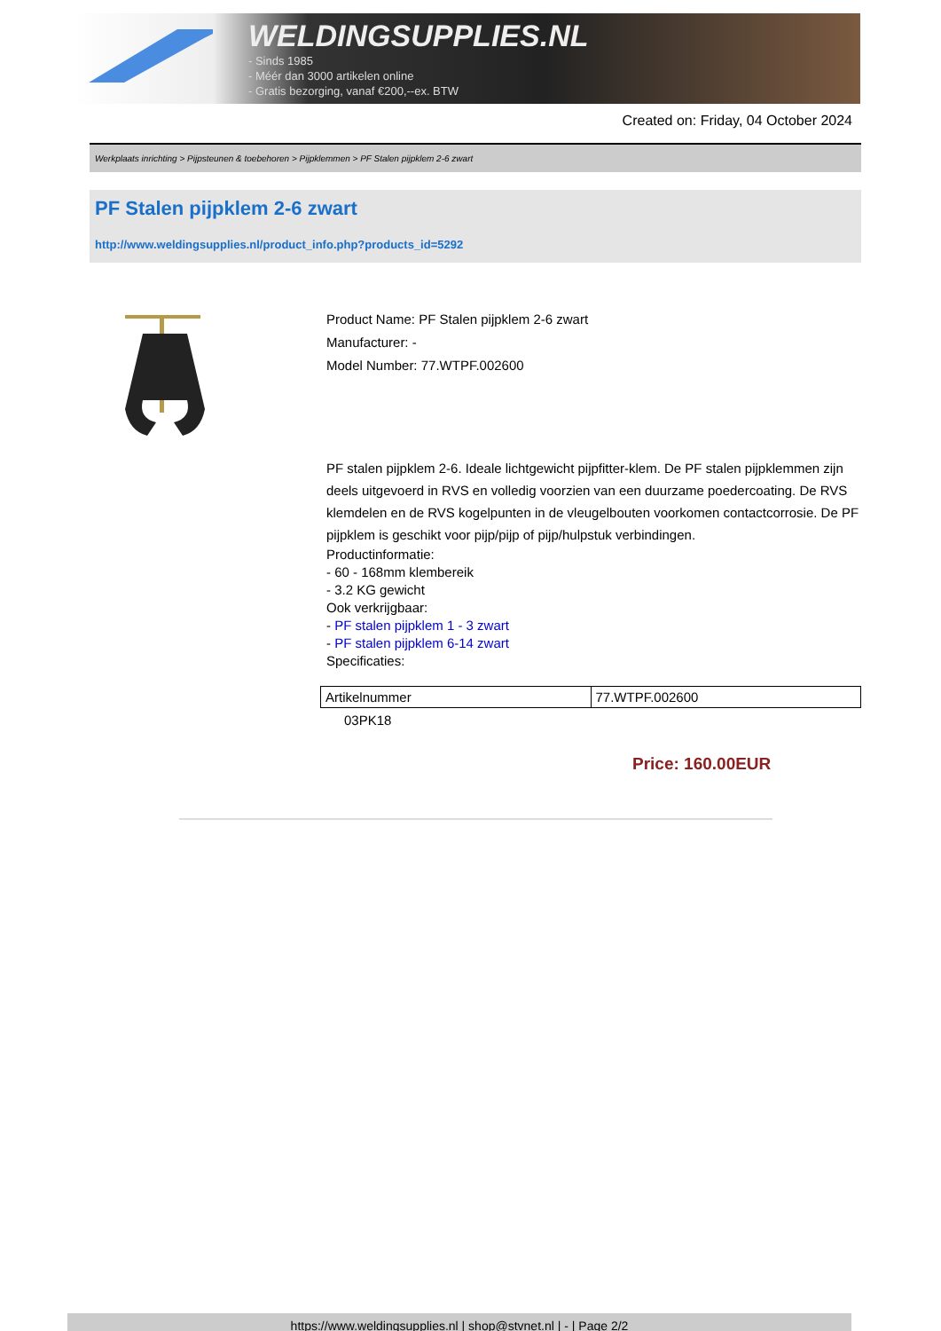WELDINGSUPPLIES.NL
- Sinds 1985
- Méér dan 3000 artikelen online
- Gratis bezorging, vanaf €200,--ex. BTW
Created on: Friday, 04 October 2024
Werkplaats inrichting > Pijpsteunen & toebehoren > Pijpklemmen > PF Stalen pijpklem 2-6 zwart
PF Stalen pijpklem 2-6 zwart
http://www.weldingsupplies.nl/product_info.php?products_id=5292
Product Name: PF Stalen pijpklem 2-6 zwart
Manufacturer: -
Model Number: 77.WTPF.002600
PF stalen pijpklem 2-6. Ideale lichtgewicht pijpfitter-klem. De PF stalen pijpklemmen zijn deels uitgevoerd in RVS en volledig voorzien van een duurzame poedercoating. De RVS klemdelen en de RVS kogelpunten in de vleugelbouten voorkomen contactcorrosie. De PF pijpklem is geschikt voor pijp/pijp of pijp/hulpstuk verbindingen.
Productinformatie:
- 60 - 168mm klembereik
- 3.2 KG gewicht
Ook verkrijgbaar:
- PF stalen pijpklem 1 - 3 zwart
- PF stalen pijpklem 6-14 zwart
Specificaties:
| Artikelnummer | 77.WTPF.002600 |
03PK18
Price: 160.00EUR
https://www.weldingsupplies.nl | shop@stvnet.nl | - | Page 2/2